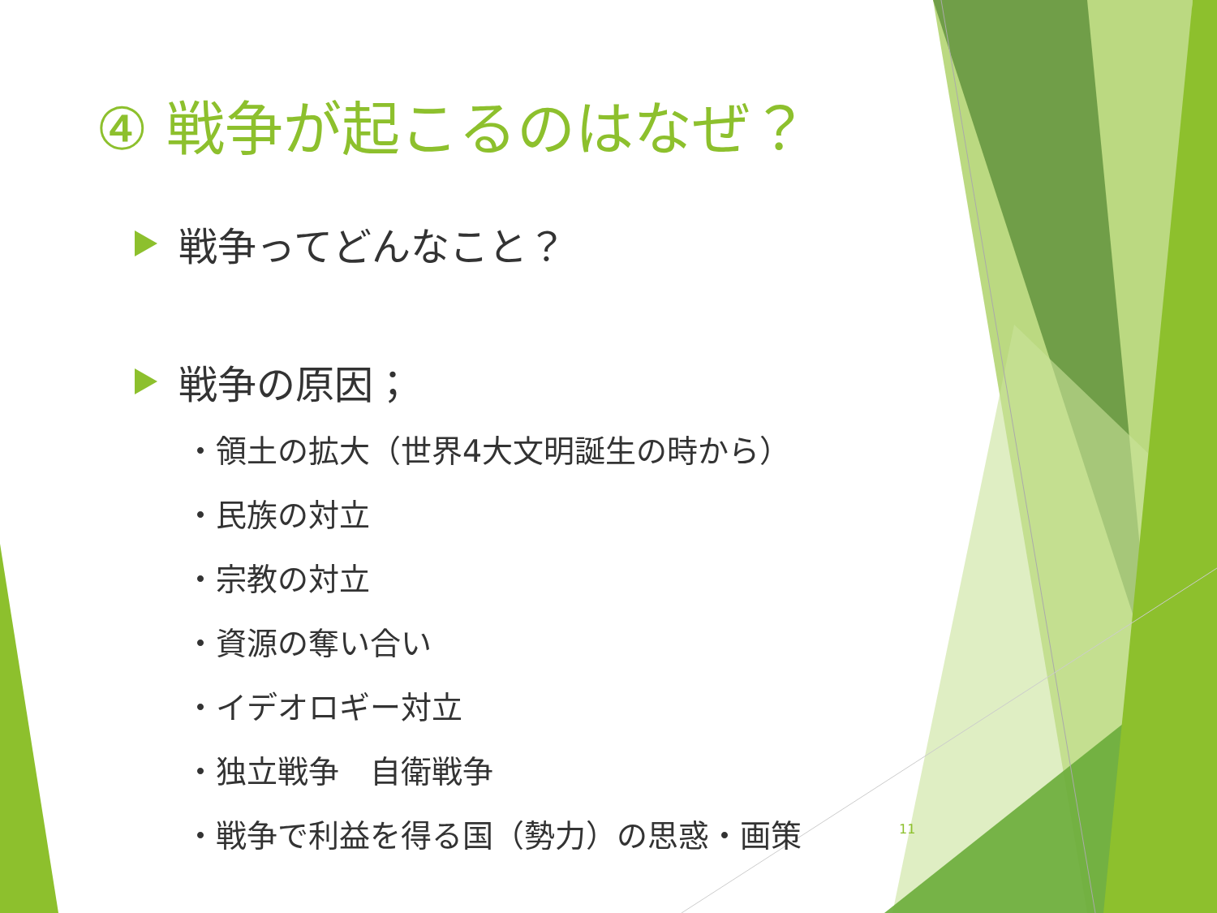④ 戦争が起こるのはなぜ？
戦争ってどんなこと？
戦争の原因；
・領土の拡大（世界4大文明誕生の時から）
・民族の対立
・宗教の対立
・資源の奪い合い
・イデオロギー対立
・独立戦争　自衛戦争
・戦争で利益を得る国（勢力）の思惑・画策
11